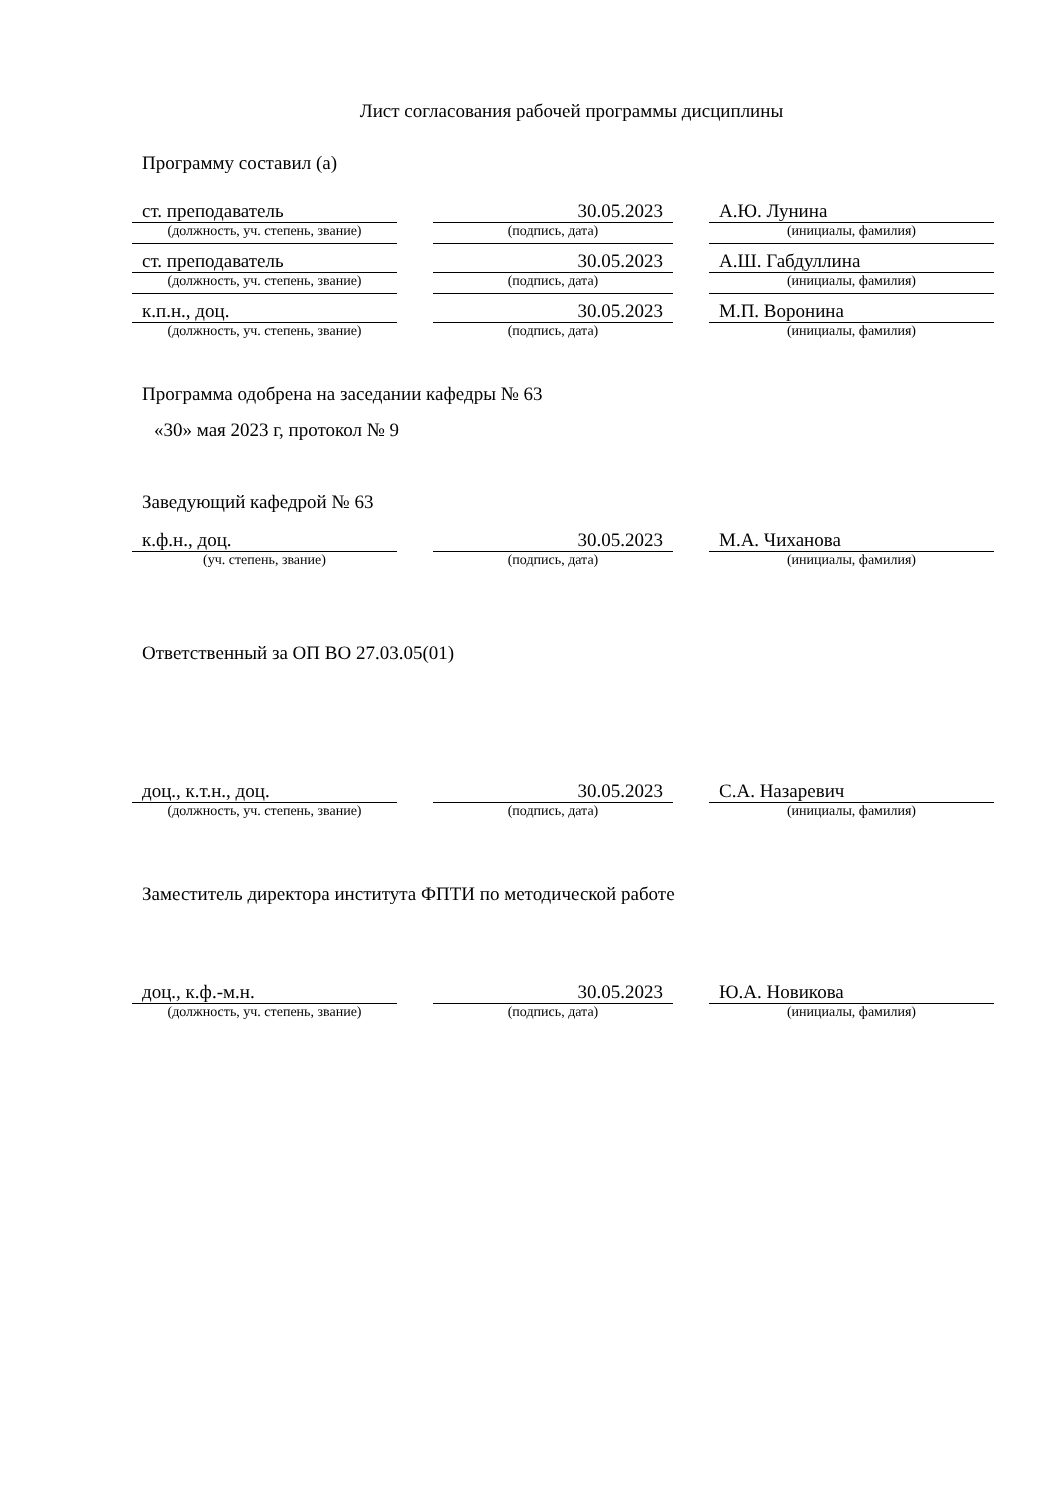Лист согласования рабочей программы дисциплины
Программу составил (а)
| ст. преподаватель | | 30.05.2023 | | А.Ю. Лунина |
| (должность, уч. степень, звание) | | (подпись, дата) | | (инициалы, фамилия) |
| ст. преподаватель | | 30.05.2023 | | А.Ш. Габдуллина |
| (должность, уч. степень, звание) | | (подпись, дата) | | (инициалы, фамилия) |
| к.п.н., доц. | | 30.05.2023 | | М.П. Воронина |
| (должность, уч. степень, звание) | | (подпись, дата) | | (инициалы, фамилия) |
Программа одобрена на заседании кафедры № 63
«30» мая 2023 г, протокол № 9
Заведующий кафедрой № 63
| к.ф.н., доц. | | 30.05.2023 | | М.А. Чиханова |
| (уч. степень, звание) | | (подпись, дата) | | (инициалы, фамилия) |
Ответственный за ОП ВО 27.03.05(01)
| доц., к.т.н., доц. | | 30.05.2023 | | С.А. Назаревич |
| (должность, уч. степень, звание) | | (подпись, дата) | | (инициалы, фамилия) |
Заместитель директора института ФПТИ по методической работе
| доц., к.ф.-м.н. | | 30.05.2023 | | Ю.А. Новикова |
| (должность, уч. степень, звание) | | (подпись, дата) | | (инициалы, фамилия) |